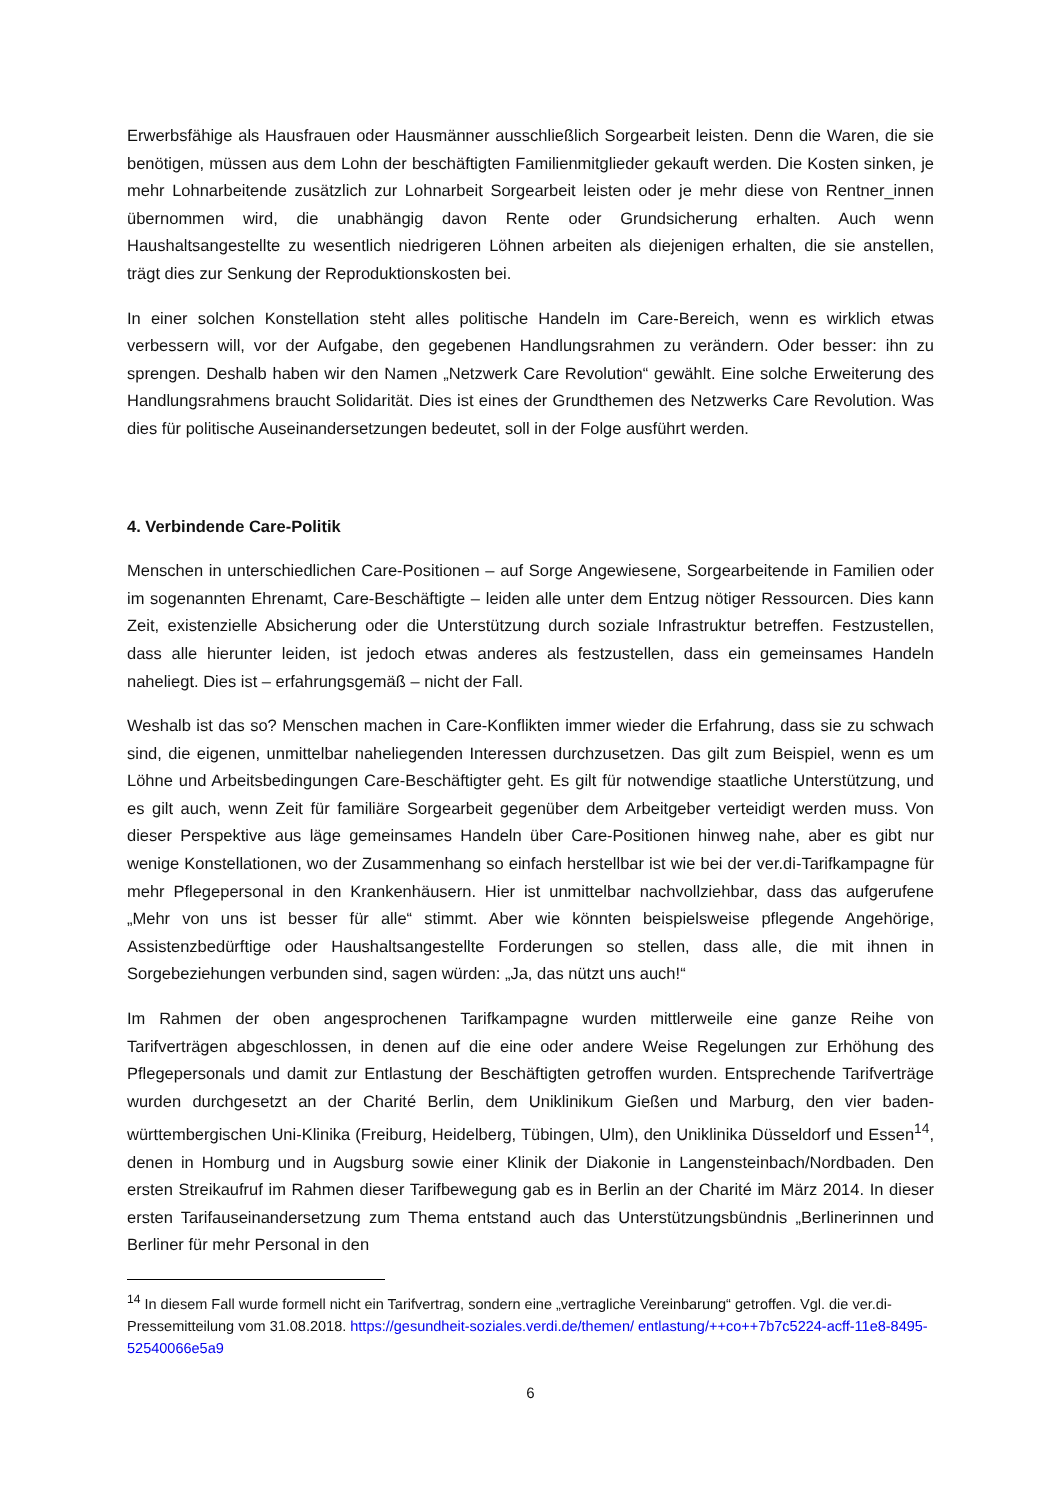Erwerbsfähige als Hausfrauen oder Hausmänner ausschließlich Sorgearbeit leisten. Denn die Waren, die sie benötigen, müssen aus dem Lohn der beschäftigten Familienmitglieder gekauft werden. Die Kosten sinken, je mehr Lohnarbeitende zusätzlich zur Lohnarbeit Sorgearbeit leisten oder je mehr diese von Rentner_innen übernommen wird, die unabhängig davon Rente oder Grundsicherung erhalten. Auch wenn Haushaltsangestellte zu wesentlich niedrigeren Löhnen arbeiten als diejenigen erhalten, die sie anstellen, trägt dies zur Senkung der Reproduktionskosten bei.
In einer solchen Konstellation steht alles politische Handeln im Care-Bereich, wenn es wirklich etwas verbessern will, vor der Aufgabe, den gegebenen Handlungsrahmen zu verändern. Oder besser: ihn zu sprengen. Deshalb haben wir den Namen „Netzwerk Care Revolution“ gewählt. Eine solche Erweiterung des Handlungsrahmens braucht Solidarität. Dies ist eines der Grundthemen des Netzwerks Care Revolution. Was dies für politische Auseinandersetzungen bedeutet, soll in der Folge ausführt werden.
4. Verbindende Care-Politik
Menschen in unterschiedlichen Care-Positionen – auf Sorge Angewiesene, Sorgearbeitende in Familien oder im sogenannten Ehrenamt, Care-Beschäftigte – leiden alle unter dem Entzug nötiger Ressourcen. Dies kann Zeit, existenzielle Absicherung oder die Unterstützung durch soziale Infrastruktur betreffen. Festzustellen, dass alle hierunter leiden, ist jedoch etwas anderes als festzustellen, dass ein gemeinsames Handeln naheliegt. Dies ist – erfahrungsgemäß – nicht der Fall.
Weshalb ist das so? Menschen machen in Care-Konflikten immer wieder die Erfahrung, dass sie zu schwach sind, die eigenen, unmittelbar naheliegenden Interessen durchzusetzen. Das gilt zum Beispiel, wenn es um Löhne und Arbeitsbedingungen Care-Beschäftigter geht. Es gilt für notwendige staatliche Unterstützung, und es gilt auch, wenn Zeit für familiäre Sorgearbeit gegenüber dem Arbeitgeber verteidigt werden muss. Von dieser Perspektive aus läge gemeinsames Handeln über Care-Positionen hinweg nahe, aber es gibt nur wenige Konstellationen, wo der Zusammenhang so einfach herstellbar ist wie bei der ver.di-Tarifkampagne für mehr Pflegepersonal in den Krankenhäusern. Hier ist unmittelbar nachvollziehbar, dass das aufgerufene „Mehr von uns ist besser für alle“ stimmt. Aber wie könnten beispielsweise pflegende Angehörige, Assistenzbedürftige oder Haushaltsangestellte Forderungen so stellen, dass alle, die mit ihnen in Sorgebeziehungen verbunden sind, sagen würden: „Ja, das nützt uns auch!“
Im Rahmen der oben angesprochenen Tarifkampagne wurden mittlerweile eine ganze Reihe von Tarifverträgen abgeschlossen, in denen auf die eine oder andere Weise Regelungen zur Erhöhung des Pflegepersonals und damit zur Entlastung der Beschäftigten getroffen wurden. Entsprechende Tarifverträge wurden durchgesetzt an der Charité Berlin, dem Uniklinikum Gießen und Marburg, den vier baden-württembergischen Uni-Klinika (Freiburg, Heidelberg, Tübingen, Ulm), den Uniklinika Düsseldorf und Essen<sup>14</sup>, denen in Homburg und in Augsburg sowie einer Klinik der Diakonie in Langensteinbach/Nordbaden. Den ersten Streikaufruf im Rahmen dieser Tarifbewegung gab es in Berlin an der Charité im März 2014. In dieser ersten Tarifauseinandersetzung zum Thema entstand auch das Unterstützungsbündnis „Berlinerinnen und Berliner für mehr Personal in den
<sup>14</sup> In diesem Fall wurde formell nicht ein Tarifvertrag, sondern eine „vertragliche Vereinbarung“ getroffen. Vgl. die ver.di-Pressemitteilung vom 31.08.2018. https://gesundheit-soziales.verdi.de/themen/ entlastung/++co++7b7c5224-acff-11e8-8495-52540066e5a9
6